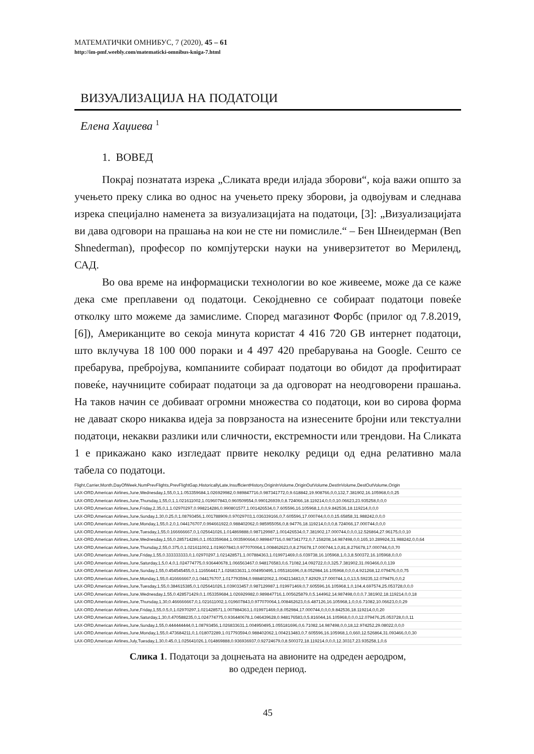МАТЕМАТИЧКИ ОМНИБУС, 7 (2020), 45 – 61
http://im-pmf.weebly.com/matematicki-omnibus-kniga-7.html
ВИЗУАЛИЗАЦИЈА НА ПОДАТОЦИ
Елена Хаџиева <sup>1</sup>
1. ВОВЕД
Покрај познатата изрека „Сликата вреди илјада зборови“, која важи општо за учењето преку слика во однос на учењето преку зборови, ја одвојувам и следнава изрека специјално наменета за визуализацијата на податоци, [3]: „Визуализацијата ви дава одговори на прашања на кои не сте ни помислиле.“ – Бен Шнеидерман (Ben Shnederman), професор по компјутерски науки на универзитетот во Мериленд, САД.
Во ова време на информациски технологии во кое живееме, може да се каже дека сме преплавени од податоци. Секојдневно се собираат податоци повеќе отколку што можеме да замислиме. Според магазинот Форбс (прилог од 7.8.2019, [6]), Американците во секоја минута користат 4 416 720 GB интернет податоци, што вклучува 18 100 000 пораки и 4 497 420 пребарувања на Google. Сешто се пребарува, пребројува, компаниите собираат податоци во обидот да профитираат повеќе, научниците собираат податоци за да одговорат на неодговорени прашања. На таков начин се добиваат огромни множества со податоци, кои во сирова форма не даваат скоро никаква идеја за поврзаноста на изнесените бројни или текстуални податоци, некакви разлики или сличности, екстремности или трендови. На Сликата 1 е прикажано како изгледаат првите неколку редици од една релативно мала табела со податоци.
Flight,Carrier,Month,DayOfWeek,NumPrevFlights,PrevFlightGap,HistoricallyLate,InsufficientHistory,OriginInVolume,OriginOutVolume,DestInVolume,DestOutVolume,Origin
LAX-ORD,American Airlines,June,Wednesday,1,55,0,1,1.053359684,1.026929982,0.989847716,0.987341772,0,9.618842,19.908766,0,0,132,7.381902,16.105968,0,0,25
LAX-ORD,American Airlines,June,Thursday,1,55,0,1,1.021611002,1.019607843,0.960509554,0.990126939,0,8.724066,18.119214,0,0,0,10.06623,23.935258,0,0,0
LAX-ORD,American Airlines,June,Friday,2,35,0,1,1.02970297,0.998214286,0.990801577,1.001426534,0,7.605596,16.105968,1,0,0,9.842536,18.119214,0,0,0
LAX-ORD,American Airlines,June,Sunday,1,30,0.25,0,1.08793456,1.001788909,0.97029703,1.036339166,0,7.605596,17.000744,0,0,0,15.65858,31.988242,0,0,0
LAX-ORD,American Airlines,June,Monday,1,55,0.2,0,1.044176707,0.994661922,0.988402062,0.985955056,0,8.94776,18.119214,0,0,0,8.724066,17.000744,0,0,0
LAX-ORD,American Airlines,June,Tuesday,1,55,0.166666667,0,1.025641026,1.014869888,0.987129987,1.001426534,0,7.381902,17.000744,0,0,0,12.526864,27.96175,0,0,10
LAX-ORD,American Airlines,June,Wednesday,1,55,0.285714286,0,1.053359684,1.003590664,0.989847716,0.987341772,0,7.158208,14.987498,0,0,165,10.289924,31.988242,0,0,64
LAX-ORD,American Airlines,June,Thursday,2,55,0.375,0,1.021611002,1.019607843,0.977070064,1.008462623,0,8.276678,17.000744,1,0,81,8.276678,17.000744,0,0,70
LAX-ORD,American Airlines,June,Friday,1,55,0.333333333,0,1.02970297,1.021428571,1.007884363,1.019971469,0,6.039738,16.105968,1,0,3,8.500372,16.105968,0,0,0
LAX-ORD,American Airlines,June,Saturday,1,5,0.4,0,1.024774775,0.936440678,1.066563467,0.948176583,0,6.71082,14.092722,0,0,325,7.381902,31.093466,0,0,139
LAX-ORD,American Airlines,June,Sunday,1,55,0.454545455,0,1.116564417,1.026833631,1.004950495,1.055181696,0,8.052984,16.105968,0,0,0,4.921268,12.079476,0,0,75
LAX-ORD,American Airlines,June,Monday,1,55,0.416666667,0,1.044176707,1.017793594,0.988402062,1.004213483,0,7.82929,17.000744,1,0,13,5.59235,12.079476,0,0,2
LAX-ORD,American Airlines,June,Tuesday,1,55,0.384615385,0,1.025641026,1.039033457,0.987129987,1.019971469,0,7.605596,16.105968,1,0,104,4.697574,25.053728,0,0,0
LAX-ORD,American Airlines,June,Wednesday,1,55,0.428571429,0,1.053359684,1.026929982,0.989847716,1.005625879,0,5.144962,14.987498,0,0,0,7.381902,18.119214,0,0,18
LAX-ORD,American Airlines,June,Thursday,1,30,0.466666667,0,1.021611002,1.019607843,0.977070064,1.008462623,0,6.487126,16.105968,1,0,0,6.71082,10.06623,0,0,29
LAX-ORD,American Airlines,June,Friday,1,55,0.5,0,1.02970297,1.021428571,1.007884363,1.019971469,0,8.052984,17.000744,0,0,0,9.842536,18.119214,0,0,20
LAX-ORD,American Airlines,June,Saturday,1,30,0.470588235,0,1.024774775,0.936440678,1.046439628,0.948176583,0,5.816044,16.105968,0,0,0,12.079476,25.053728,0,0,11
LAX-ORD,American Airlines,June,Sunday,1,55,0.444444444,0,1.08793456,1.026833631,1.004950495,1.055181696,0,6.71082,14.987498,0,0,18,12.974252,29.08022,0,0,0
LAX-ORD,American Airlines,June,Monday,1,55,0.473684211,0,1.018072289,1.017793594,0.988402062,1.004213483,0,7.605596,16.105968,1,0,660,12.526864,31.093466,0,0,30
LAX-ORD,American Airlines,July,Tuesday,1,30,0.45,0,1.025641026,1.014869888,0.936936937,0.92724679,0,8.500372,18.119214,0,0,0,12.30317,23.935258,1,0,6
Слика 1. Податоци за доцнењата на авионите на одреден аеродром,
во одреден период.
45